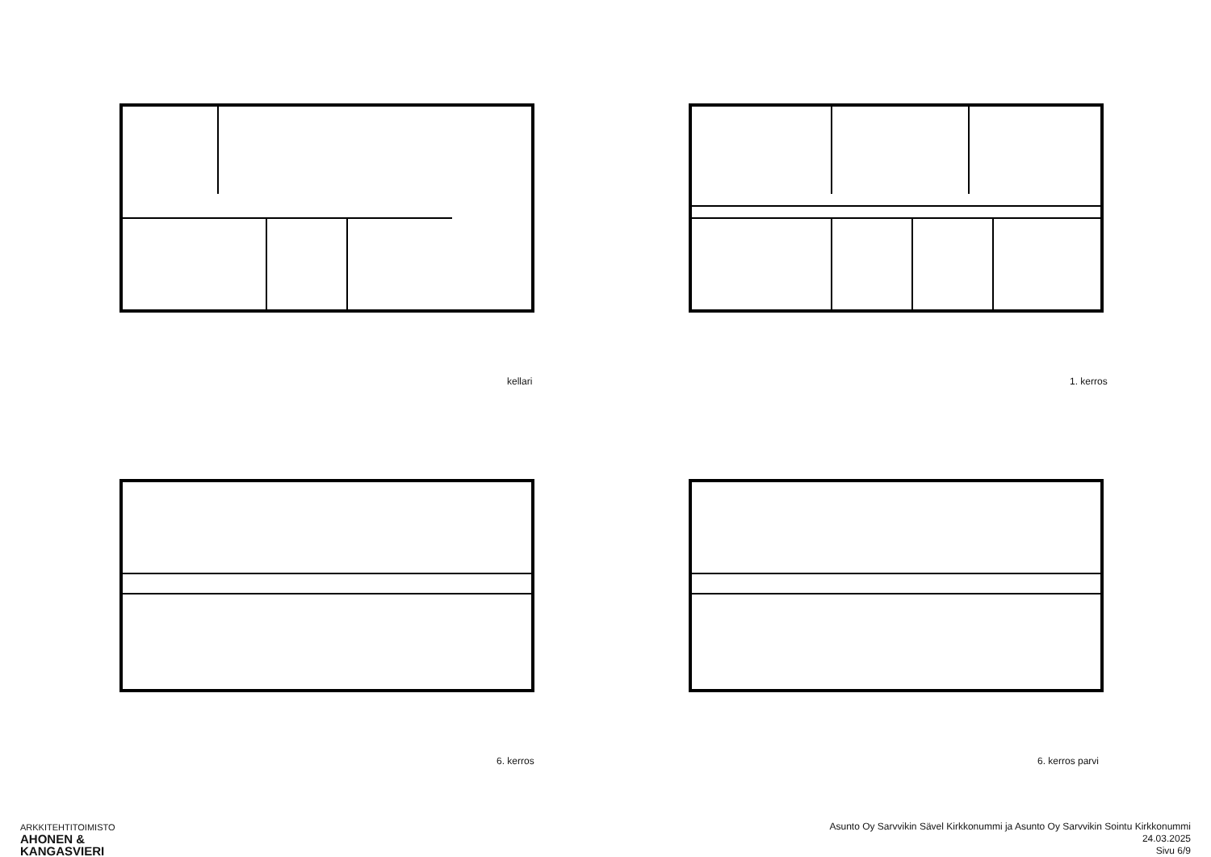kellari
1. kerros
6. kerros
6. kerros parvi
ARKKITEHTITOIMISTO
AHONEN &
KANGASVIERI
Asunto Oy Sarvvikin Sävel Kirkkonummi ja Asunto Oy Sarvvikin Sointu Kirkkonummi
24.03.2025
Sivu 6/9